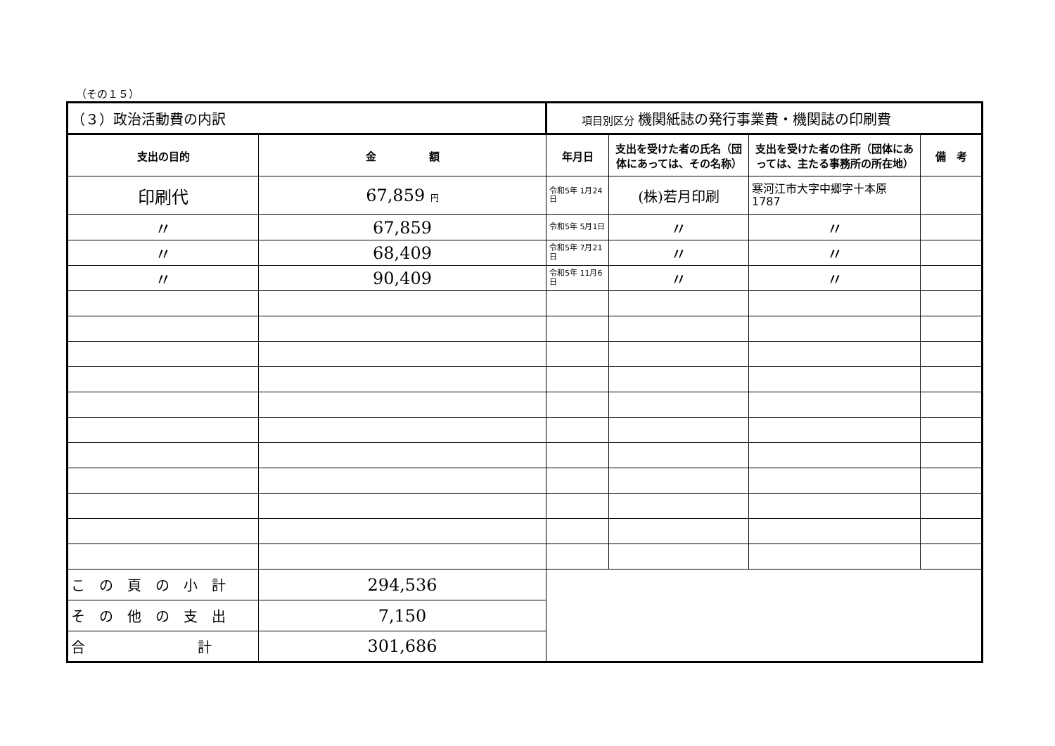（その１５）
| （３）政治活動費の内訳 | | 項目別区分 機関紙誌の発行事業費・機関誌の印刷費 | | | |
| 支出の目的 | 金 額 | 年月日 | 支出を受けた者の氏名（団体にあっては、その名称） | 支出を受けた者の住所（団体にあっては、主たる事務所の所在地） | 備 考 |
| 印刷代 | 67,859 円 | 令和5年 1月24日 | (株)若月印刷 | 寒河江市大字中郷字十本原 1787 | |
| 〃 | 67,859 | 令和5年 5月1日 | 〃 | 〃 | |
| 〃 | 68,409 | 令和5年 7月21日 | 〃 | 〃 | |
| 〃 | 90,409 | 令和5年 11月6日 | 〃 | 〃 | |
| こ の 頁 の 小 計 | 294,536 | | | | |
| そ の 他 の 支 出 | 7,150 | | | | |
| 合 計 | 301,686 | | | | |